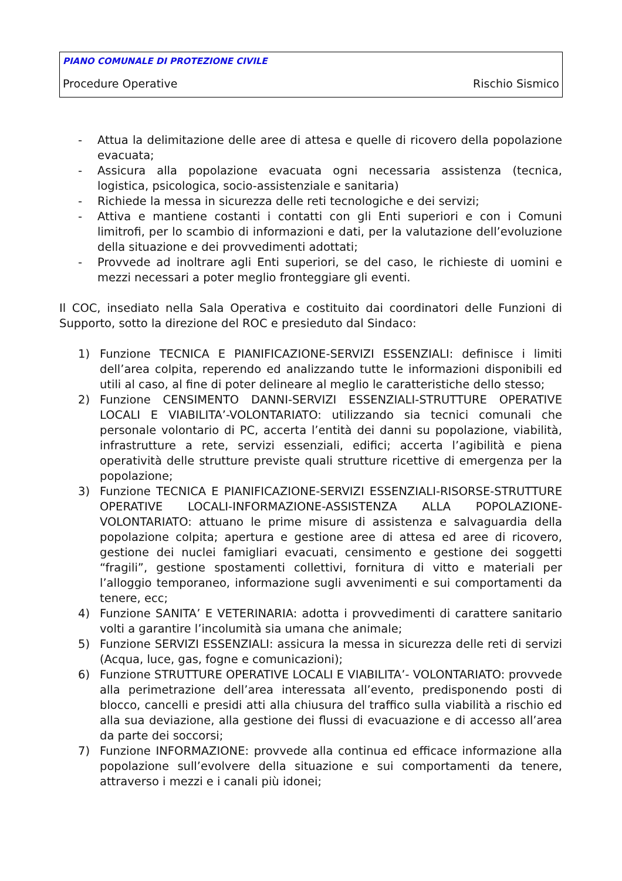PIANO COMUNALE DI PROTEZIONE CIVILE
Procedure Operative Rischio Sismico
- Attua la delimitazione delle aree di attesa e quelle di ricovero della popolazione evacuata;
- Assicura alla popolazione evacuata ogni necessaria assistenza (tecnica, logistica, psicologica, socio-assistenziale e sanitaria)
- Richiede la messa in sicurezza delle reti tecnologiche e dei servizi;
- Attiva e mantiene costanti i contatti con gli Enti superiori e con i Comuni limitrofi, per lo scambio di informazioni e dati, per la valutazione dell’evoluzione della situazione e dei provvedimenti adottati;
- Provvede ad inoltrare agli Enti superiori, se del caso, le richieste di uomini e mezzi necessari a poter meglio fronteggiare gli eventi.
Il COC, insediato nella Sala Operativa e costituito dai coordinatori delle Funzioni di Supporto, sotto la direzione del ROC e presieduto dal Sindaco:
1) Funzione TECNICA E PIANIFICAZIONE-SERVIZI ESSENZIALI: definisce i limiti dell’area colpita, reperendo ed analizzando tutte le informazioni disponibili ed utili al caso, al fine di poter delineare al meglio le caratteristiche dello stesso;
2) Funzione CENSIMENTO DANNI-SERVIZI ESSENZIALI-STRUTTURE OPERATIVE LOCALI E VIABILITA’-VOLONTARIATO: utilizzando sia tecnici comunali che personale volontario di PC, accerta l’entità dei danni su popolazione, viabilità, infrastrutture a rete, servizi essenziali, edifici; accerta l’agibilità e piena operatività delle strutture previste quali strutture ricettive di emergenza per la popolazione;
3) Funzione TECNICA E PIANIFICAZIONE-SERVIZI ESSENZIALI-RISORSE-STRUTTURE OPERATIVE LOCALI-INFORMAZIONE-ASSISTENZA ALLA POPOLAZIONE-VOLONTARIATO: attuano le prime misure di assistenza e salvaguardia della popolazione colpita; apertura e gestione aree di attesa ed aree di ricovero, gestione dei nuclei famigliari evacuati, censimento e gestione dei soggetti “fragili”, gestione spostamenti collettivi, fornitura di vitto e materiali per l’alloggio temporaneo, informazione sugli avvenimenti e sui comportamenti da tenere, ecc;
4) Funzione SANITA’ E VETERINARIA: adotta i provvedimenti di carattere sanitario volti a garantire l’incolumità sia umana che animale;
5) Funzione SERVIZI ESSENZIALI: assicura la messa in sicurezza delle reti di servizi (Acqua, luce, gas, fogne e comunicazioni);
6) Funzione STRUTTURE OPERATIVE LOCALI E VIABILITA’- VOLONTARIATO: provvede alla perimetrazione dell’area interessata all’evento, predisponendo posti di blocco, cancelli e presidi atti alla chiusura del traffico sulla viabilità a rischio ed alla sua deviazione, alla gestione dei flussi di evacuazione e di accesso all’area da parte dei soccorsi;
7) Funzione INFORMAZIONE: provvede alla continua ed efficace informazione alla popolazione sull’evolvere della situazione e sui comportamenti da tenere, attraverso i mezzi e i canali più idonei;